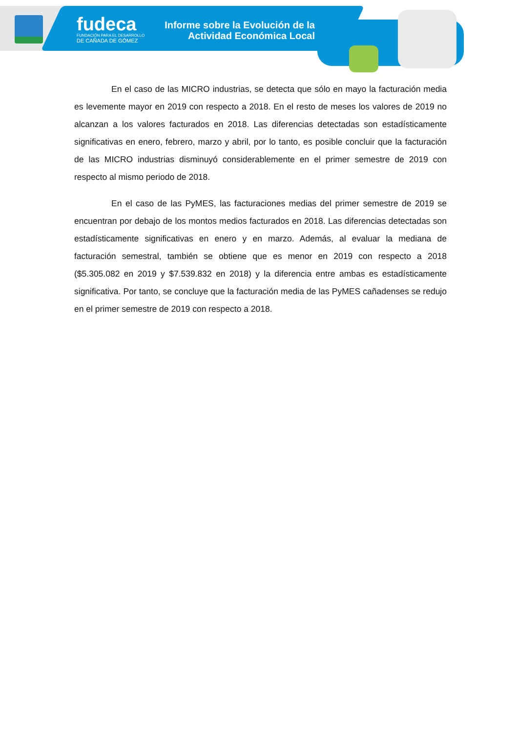fudeca
FUNDACIÓN PARA EL DESARROLLO
DE CAÑADA DE GÓMEZ
Informe sobre la Evolución de la
Actividad Económica Local
En el caso de las MICRO industrias, se detecta que sólo en mayo la facturación media es levemente mayor en 2019 con respecto a 2018. En el resto de meses los valores de 2019 no alcanzan a los valores facturados en 2018. Las diferencias detectadas son estadísticamente significativas en enero, febrero, marzo y abril, por lo tanto, es posible concluir que la facturación de las MICRO industrias disminuyó considerablemente en el primer semestre de 2019 con respecto al mismo periodo de 2018.
En el caso de las PyMES, las facturaciones medias del primer semestre de 2019 se encuentran por debajo de los montos medios facturados en 2018. Las diferencias detectadas son estadísticamente significativas en enero y en marzo. Además, al evaluar la mediana de facturación semestral, también se obtiene que es menor en 2019 con respecto a 2018 ($5.305.082 en 2019 y $7.539.832 en 2018) y la diferencia entre ambas es estadísticamente significativa. Por tanto, se concluye que la facturación media de las PyMES cañadenses se redujo en el primer semestre de 2019 con respecto a 2018.